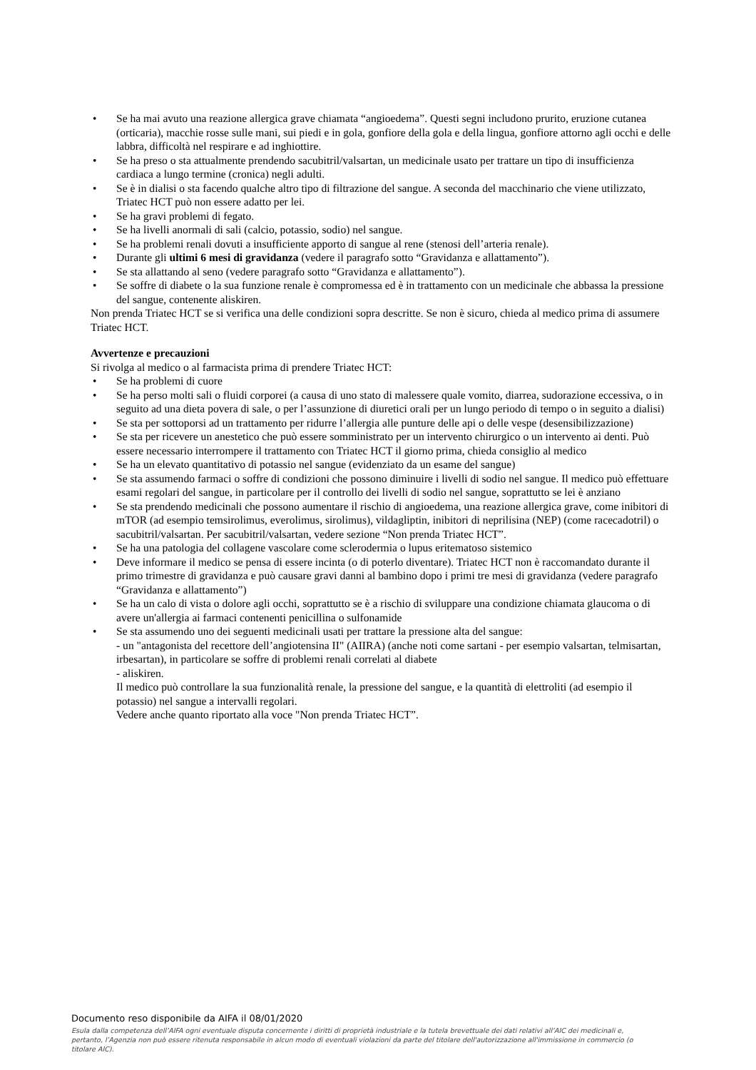• Se ha mai avuto una reazione allergica grave chiamata “angioedema”. Questi segni includono prurito, eruzione cutanea (orticaria), macchie rosse sulle mani, sui piedi e in gola, gonfiore della gola e della lingua, gonfiore attorno agli occhi e delle labbra, difficoltà nel respirare e ad inghiottire.
• Se ha preso o sta attualmente prendendo sacubitril/valsartan, un medicinale usato per trattare un tipo di insufficienza cardiaca a lungo termine (cronica) negli adulti.
• Se è in dialisi o sta facendo qualche altro tipo di filtrazione del sangue. A seconda del macchinario che viene utilizzato, Triatec HCT può non essere adatto per lei.
• Se ha gravi problemi di fegato.
• Se ha livelli anormali di sali (calcio, potassio, sodio) nel sangue.
• Se ha problemi renali dovuti a insufficiente apporto di sangue al rene (stenosi dell’arteria renale).
• Durante gli ultimi 6 mesi di gravidanza (vedere il paragrafo sotto “Gravidanza e allattamento”).
• Se sta allattando al seno (vedere paragrafo sotto “Gravidanza e allattamento”).
• Se soffre di diabete o la sua funzione renale è compromessa ed è in trattamento con un medicinale che abbassa la pressione del sangue, contenente aliskiren.
Non prenda Triatec HCT se si verifica una delle condizioni sopra descritte. Se non è sicuro, chieda al medico prima di assumere Triatec HCT.
Avvertenze e precauzioni
Si rivolga al medico o al farmacista prima di prendere Triatec HCT:
• Se ha problemi di cuore
• Se ha perso molti sali o fluidi corporei (a causa di uno stato di malessere quale vomito, diarrea, sudorazione eccessiva, o in seguito ad una dieta povera di sale, o per l’assunzione di diuretici orali per un lungo periodo di tempo o in seguito a dialisi)
• Se sta per sottoporsi ad un trattamento per ridurre l’allergia alle punture delle api o delle vespe (desensibilizzazione)
• Se sta per ricevere un anestetico che può essere somministrato per un intervento chirurgico o un intervento ai denti. Può essere necessario interrompere il trattamento con Triatec HCT il giorno prima, chieda consiglio al medico
• Se ha un elevato quantitativo di potassio nel sangue (evidenziato da un esame del sangue)
• Se sta assumendo farmaci o soffre di condizioni che possono diminuire i livelli di sodio nel sangue. Il medico può effettuare esami regolari del sangue, in particolare per il controllo dei livelli di sodio nel sangue, soprattutto se lei è anziano
• Se sta prendendo medicinali che possono aumentare il rischio di angioedema, una reazione allergica grave, come inibitori di mTOR (ad esempio temsirolimus, everolimus, sirolimus), vildagliptin, inibitori di neprilisina (NEP) (come racecadotril) o sacubitril/valsartan. Per sacubitril/valsartan, vedere sezione “Non prenda Triatec HCT”.
• Se ha una patologia del collagene vascolare come sclerodermia o lupus eritematoso sistemico
• Deve informare il medico se pensa di essere incinta (o di poterlo diventare). Triatec HCT non è raccomandato durante il primo trimestre di gravidanza e può causare gravi danni al bambino dopo i primi tre mesi di gravidanza (vedere paragrafo “Gravidanza e allattamento”)
• Se ha un calo di vista o dolore agli occhi, soprattutto se è a rischio di sviluppare una condizione chiamata glaucoma o di avere un'allergia ai farmaci contenenti penicillina o sulfonamide
• Se sta assumendo uno dei seguenti medicinali usati per trattare la pressione alta del sangue:
- un "antagonista del recettore dell’angiotensina II" (AIIRA) (anche noti come sartani - per esempio valsartan, telmisartan, irbesartan), in particolare se soffre di problemi renali correlati al diabete
- aliskiren.
Il medico può controllare la sua funzionalità renale, la pressione del sangue, e la quantità di elettroliti (ad esempio il potassio) nel sangue a intervalli regolari.
Vedere anche quanto riportato alla voce "Non prenda Triatec HCT”.
Documento reso disponibile da AIFA il 08/01/2020
Esula dalla competenza dell’AIFA ogni eventuale disputa concernente i diritti di proprietà industriale e la tutela brevettuale dei dati relativi all’AIC dei medicinali e, pertanto, l’Agenzia non può essere ritenuta responsabile in alcun modo di eventuali violazioni da parte del titolare dell'autorizzazione all'immissione in commercio (o titolare AIC).